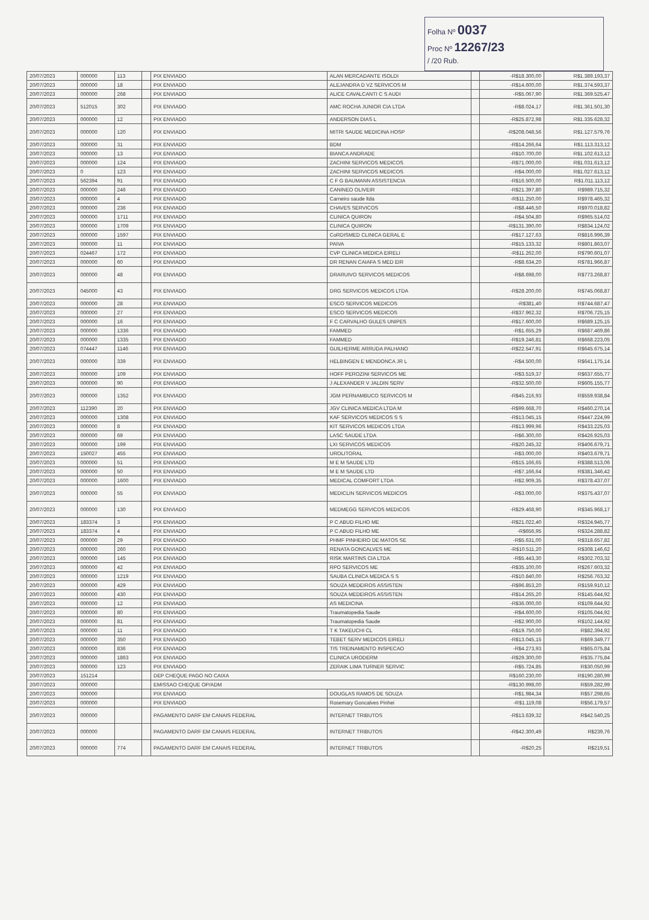Folha Nº 0037
Proc Nº 12267/23
/ /20 Rub.
| 20/07/2023 | 000000 | 113 | | PIX ENVIADO | ALAN MERCADANTE ISOLDI | | -R$18.300,00 | R$1.389.193,37 |
| 20/07/2023 | 000000 | 18 | | PIX ENVIADO | ALEJANDRA D VZ SERVICOS M | | -R$14.600,00 | R$1.374.593,37 |
| 20/07/2023 | 000000 | 268 | | PIX ENVIADO | ALICE CAVALCANTI C S AUDI | | -R$5.067,90 | R$1.369.525,47 |
| 20/07/2023 | 512015 | 302 | | PIX ENVIADO | AMC ROCHA JUNIOR CIA LTDA | | -R$8.024,17 | R$1.361.501,30 |
| 20/07/2023 | 000000 | 12 | | PIX ENVIADO | ANDERSON DIAS L | | -R$25.872,98 | R$1.335.628,32 |
| 20/07/2023 | 000000 | 120 | | PIX ENVIADO | MITRI SAUDE MEDICINA HOSP | | -R$208.048,56 | R$1.127.579,76 |
| 20/07/2023 | 000000 | 31 | | PIX ENVIADO | BDM | | -R$14.266,64 | R$1.113.313,12 |
| 20/07/2023 | 000000 | 13 | | PIX ENVIADO | BIANCA ANDRADE | | -R$10.700,00 | R$1.102.613,12 |
| 20/07/2023 | 000000 | 124 | | PIX ENVIADO | ZACHINI SERVICOS MEDICOS | | -R$71.000,00 | R$1.031.613,12 |
| 20/07/2023 | 0 | 123 | | PIX ENVIADO | ZACHINI SERVICOS MEDICOS | | -R$4.000,00 | R$1.027.613,12 |
| 20/07/2023 | 562394 | 91 | | PIX ENVIADO | C F G BAUMANN ASSISTENCIA | | -R$16.500,00 | R$1.011.113,12 |
| 20/07/2023 | 000000 | 246 | | PIX ENVIADO | CANINEO OLIVEIR | | -R$21.397,80 | R$989.715,32 |
| 20/07/2023 | 000000 | 4 | | PIX ENVIADO | Carneiro saude ltda | | -R$11.250,00 | R$978.465,32 |
| 20/07/2023 | 000000 | 236 | | PIX ENVIADO | CHAVES SERVICOS | | -R$8.446,50 | R$970.018,82 |
| 20/07/2023 | 000000 | 1711 | | PIX ENVIADO | CLINICA QUIRON | | -R$4.504,80 | R$965.514,02 |
| 20/07/2023 | 000000 | 1709 | | PIX ENVIADO | CLINICA QUIRON | | -R$131.390,00 | R$834.124,02 |
| 20/07/2023 | 000000 | 1597 | | PIX ENVIADO | CoRDISMED CLINICA GERAL E | | -R$17.127,63 | R$816.996,39 |
| 20/07/2023 | 000000 | 11 | | PIX ENVIADO | PAIVA | | -R$15.133,32 | R$801.863,07 |
| 20/07/2023 | 024467 | 172 | | PIX ENVIADO | CVP CLINICA MEDICA EIRELI | | -R$11.262,00 | R$790.601,07 |
| 20/07/2023 | 000000 | 60 | | PIX ENVIADO | DR RENAN CAIAFA S MED EIR | | -R$8.634,20 | R$781.966,87 |
| 20/07/2023 | 000000 | 48 | | PIX ENVIADO | DRARUIVO SERVICOS MEDICOS | | -R$8.698,00 | R$773.268,87 |
| 20/07/2023 | 045000 | 43 | | PIX ENVIADO | DRG SERVICOS MEDICOS LTDA | | -R$28.200,00 | R$745.068,87 |
| 20/07/2023 | 000000 | 28 | | PIX ENVIADO | ESCO SERVICOS MEDICOS | | -R$381,40 | R$744.687,47 |
| 20/07/2023 | 000000 | 27 | | PIX ENVIADO | ESCO SERVICOS MEDICOS | | -R$37.962,32 | R$706.725,15 |
| 20/07/2023 | 000000 | 16 | | PIX ENVIADO | F C CARVALHO GULES UNIPES | | -R$17.600,00 | R$689.125,15 |
| 20/07/2023 | 000000 | 1336 | | PIX ENVIADO | FAMMED | | -R$1.655,29 | R$687.469,86 |
| 20/07/2023 | 000000 | 1335 | | PIX ENVIADO | FAMMED | | -R$19.246,81 | R$668.223,05 |
| 20/07/2023 | 074447 | 1146 | | PIX ENVIADO | GUILHERME ARRUDA PALHANO | | -R$22.547,91 | R$645.675,14 |
| 20/07/2023 | 000000 | 339 | | PIX ENVIADO | HELBINGEN E MENDONCA JR L | | -R$4.500,00 | R$641.175,14 |
| 20/07/2023 | 000000 | 109 | | PIX ENVIADO | HOFF PEROZINI SERVICOS ME | | -R$3.519,37 | R$637.655,77 |
| 20/07/2023 | 000000 | 90 | | PIX ENVIADO | J ALEXANDER V JALDIN SERV | | -R$32.500,00 | R$605.155,77 |
| 20/07/2023 | 000000 | 1352 | | PIX ENVIADO | JGM PERNAMBUCO SERVICOS M | | -R$45.216,93 | R$559.938,84 |
| 20/07/2023 | 112390 | 20 | | PIX ENVIADO | JGV CLINICA MEDICA LTDA M | | -R$99.668,70 | R$460.270,14 |
| 20/07/2023 | 000000 | 1308 | | PIX ENVIADO | KAF SERVICOS MEDICOS S S | | -R$13.045,15 | R$447.224,99 |
| 20/07/2023 | 000000 | 8 | | PIX ENVIADO | KIT SERVICOS MEDICOS LTDA | | -R$13.999,96 | R$433.225,03 |
| 20/07/2023 | 000000 | 69 | | PIX ENVIADO | LASC SAUDE LTDA | | -R$6.300,00 | R$426.925,03 |
| 20/07/2023 | 000000 | 199 | | PIX ENVIADO | LXI SERVICOS MEDICOS | | -R$20.245,32 | R$406.679,71 |
| 20/07/2023 | 150027 | 455 | | PIX ENVIADO | UROLITORAL | | -R$3.000,00 | R$403.679,71 |
| 20/07/2023 | 000000 | 51 | | PIX ENVIADO | M E M SAUDE LTD | | -R$15.166,65 | R$388.513,06 |
| 20/07/2023 | 000000 | 50 | | PIX ENVIADO | M E M SAUDE LTD | | -R$7.166,64 | R$381.346,42 |
| 20/07/2023 | 000000 | 1600 | | PIX ENVIADO | MEDICAL COMFORT LTDA | | -R$2.909,35 | R$378.437,07 |
| 20/07/2023 | 000000 | 55 | | PIX ENVIADO | MEDICLIN SERVICOS MEDICOS | | -R$3.000,00 | R$375.437,07 |
| 20/07/2023 | 000000 | 130 | | PIX ENVIADO | MEDMEGG SERVICOS MEDICOS | | -R$29.468,90 | R$345.968,17 |
| 20/07/2023 | 183374 | 3 | | PIX ENVIADO | P C ABUD FILHO ME | | -R$21.022,40 | R$324.945,77 |
| 20/07/2023 | 183374 | 4 | | PIX ENVIADO | P C ABUD FILHO ME | | -R$656,95 | R$324.288,82 |
| 20/07/2023 | 000000 | 29 | | PIX ENVIADO | PHMF PINHEIRO DE MATOS SE | | -R$5.631,00 | R$318.657,82 |
| 20/07/2023 | 000000 | 260 | | PIX ENVIADO | RENATA GONCALVES ME | | -R$10.511,20 | R$308.146,62 |
| 20/07/2023 | 000000 | 145 | | PIX ENVIADO | RISK MARTINS CIA LTDA | | -R$5.443,30 | R$302.703,32 |
| 20/07/2023 | 000000 | 42 | | PIX ENVIADO | RPO SERVICOS ME | | -R$35.100,00 | R$267.603,32 |
| 20/07/2023 | 000000 | 1219 | | PIX ENVIADO | SAUBA CLINICA MEDICA S S | | -R$10.840,00 | R$256.763,32 |
| 20/07/2023 | 000000 | 429 | | PIX ENVIADO | SOUZA MEDEIROS ASSISTEN | | -R$96.853,20 | R$159.910,12 |
| 20/07/2023 | 000000 | 430 | | PIX ENVIADO | SOUZA MEDEIROS ASSISTEN | | -R$14.265,20 | R$145.644,92 |
| 20/07/2023 | 000000 | 12 | | PIX ENVIADO | AS MEDICINA | | -R$36.000,00 | R$109.644,92 |
| 20/07/2023 | 000000 | 80 | | PIX ENVIADO | Traumatopedia Saude | | -R$4.600,00 | R$105.044,92 |
| 20/07/2023 | 000000 | 81 | | PIX ENVIADO | Traumatopedia Saude | | -R$2.900,00 | R$102.144,92 |
| 20/07/2023 | 000000 | 11 | | PIX ENVIADO | T K TAKEUCHI CL | | -R$19.750,00 | R$82.394,92 |
| 20/07/2023 | 000000 | 350 | | PIX ENVIADO | TEBET SERV MEDICOS EIRELI | | -R$13.045,15 | R$69.349,77 |
| 20/07/2023 | 000000 | 836 | | PIX ENVIADO | TIS TREINAMENTO INSPECAO | | -R$4.273,93 | R$65.075,84 |
| 20/07/2023 | 000000 | 1863 | | PIX ENVIADO | CLINICA URODERM | | -R$29.300,00 | R$35.775,84 |
| 20/07/2023 | 000000 | 123 | | PIX ENVIADO | ZERAIK LIMA TURNER SERVIC | | -R$5.724,85 | R$30.050,99 |
| 20/07/2023 | 151214 | | | DEP CHEQUE PAGO NO CAIXA | | | R$160.230,00 | R$190.280,99 |
| 20/07/2023 | 000000 | | | EMISSAO CHEQUE OP/ADM | | | -R$130.998,00 | R$59.282,99 |
| 20/07/2023 | 000000 | | | PIX ENVIADO | DOUGLAS RAMOS DE SOUZA | | -R$1.984,34 | R$57.298,65 |
| 20/07/2023 | 000000 | | | PIX ENVIADO | Rosemary Goncalves Pinhei | | -R$1.119,08 | R$56.179,57 |
| 20/07/2023 | 000000 | | | PAGAMENTO DARF EM CANAIS FEDERAL | INTERNET TRIBUTOS | | -R$13.639,32 | R$42.540,25 |
| 20/07/2023 | 000000 | | | PAGAMENTO DARF EM CANAIS FEDERAL | INTERNET TRIBUTOS | | -R$42.300,49 | R$239,76 |
| 20/07/2023 | 000000 | 774 | | PAGAMENTO DARF EM CANAIS FEDERAL | INTERNET TRIBUTOS | | -R$20,25 | R$219,51 |